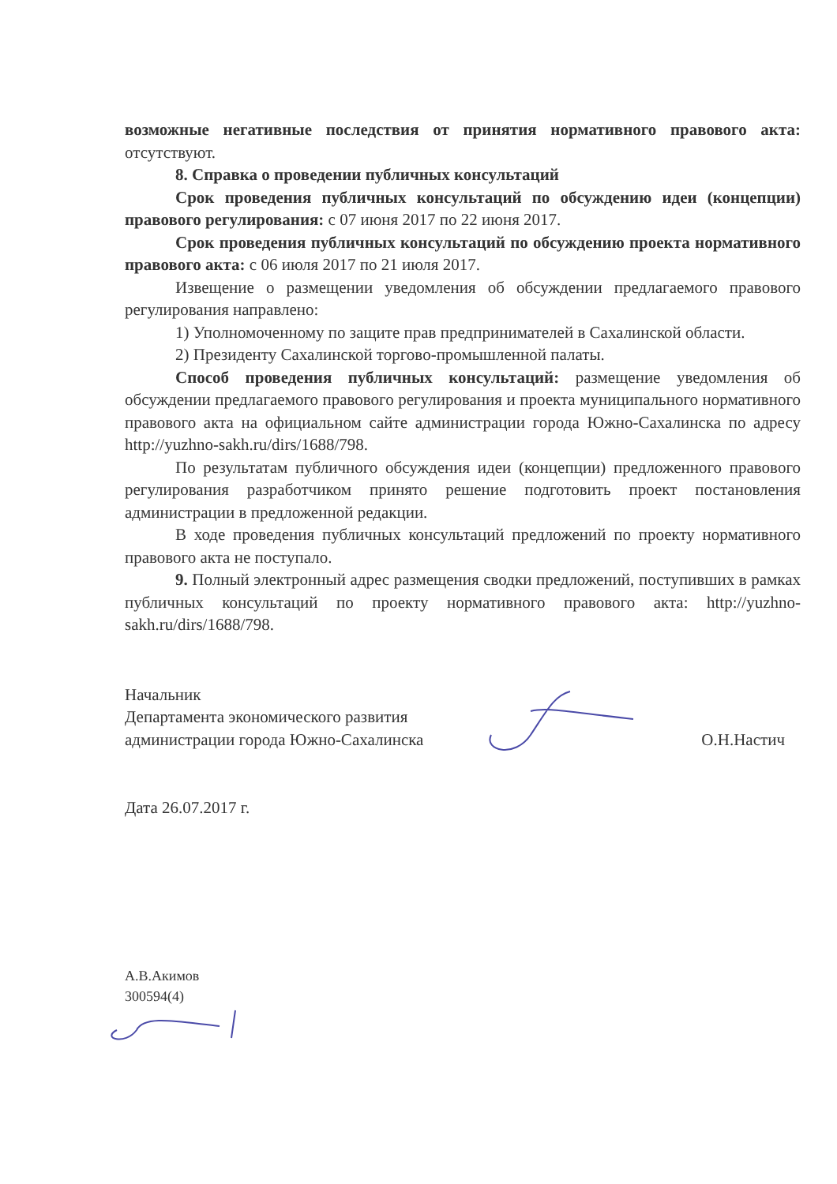возможные негативные последствия от принятия нормативного правового акта: отсутствуют.
8. Справка о проведении публичных консультаций
Срок проведения публичных консультаций по обсуждению идеи (концепции) правового регулирования: с 07 июня 2017 по 22 июня 2017.
Срок проведения публичных консультаций по обсуждению проекта нормативного правового акта: с 06 июля 2017 по 21 июля 2017.
Извещение о размещении уведомления об обсуждении предлагаемого правового регулирования направлено:
1) Уполномоченному по защите прав предпринимателей в Сахалинской области.
2) Президенту Сахалинской торгово-промышленной палаты.
Способ проведения публичных консультаций: размещение уведомления об обсуждении предлагаемого правового регулирования и проекта муниципального нормативного правового акта на официальном сайте администрации города Южно-Сахалинска по адресу http://yuzhno-sakh.ru/dirs/1688/798.
По результатам публичного обсуждения идеи (концепции) предложенного правового регулирования разработчиком принято решение подготовить проект постановления администрации в предложенной редакции.
В ходе проведения публичных консультаций предложений по проекту нормативного правового акта не поступало.
9. Полный электронный адрес размещения сводки предложений, поступивших в рамках публичных консультаций по проекту нормативного правового акта: http://yuzhno-sakh.ru/dirs/1688/798.
Начальник
Департамента экономического развития
администрации города Южно-Сахалинска
О.Н.Настич
Дата 26.07.2017 г.
А.В.Акимов
300594(4)